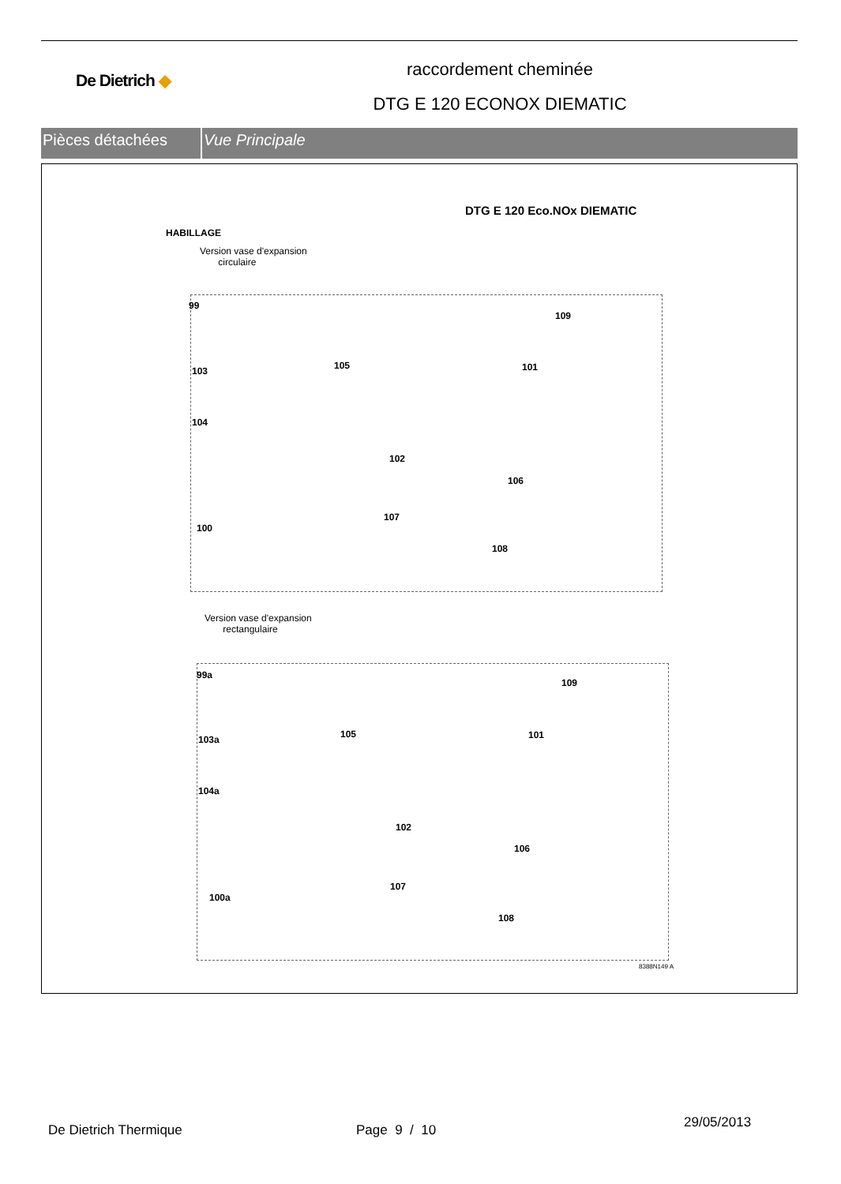De Dietrich ◆
raccordement cheminée
DTG E 120 ECONOX DIEMATIC
Pièces détachées Vue Principale
DTG E 120 Eco.NOx DIEMATIC
HABILLAGE
Version vase d'expansion
circulaire
99
109
103 105 101
104
102
106
100
107
108
Version vase d'expansion
rectangulaire
99a
109
103a 105 101
104a
102
106
100a
107
108
8388N149 A
De Dietrich Thermique Page 9 / 10
29/05/2013